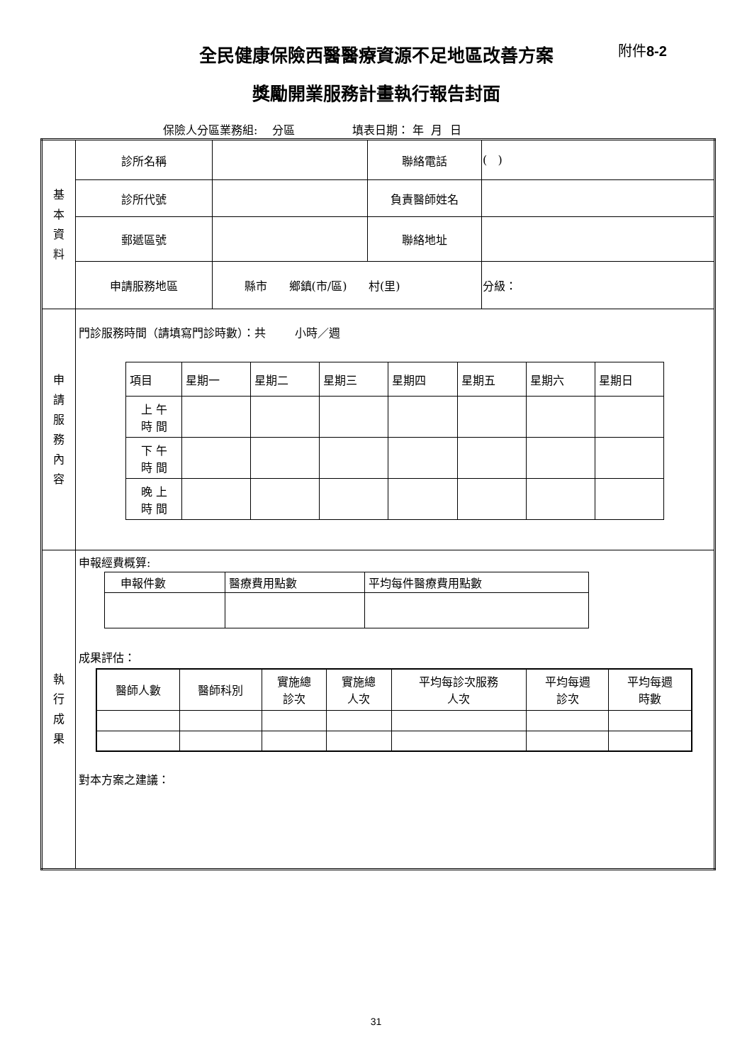附件8-2
全民健康保險西醫醫療資源不足地區改善方案
獎勵開業服務計畫執行報告封面
保險人分區業務組: 分區 填表日期： 年 月 日
| 基 本 資 料 | 診所名稱 | | 聯絡電話 | ( ) | |
| | 診所代號 | | 負責醫師姓名 | | |
| | 郵遞區號 | | 聯絡地址 | | |
| | 申請服務地區 | 縣市 鄉鎮(市/區) 村(里) | | | 分級： |
| 申 請 服 務 內 容 | 門診服務時間（請填寫門診時數）：共 小時／週 / 項目 / 星期一 / 星期二 / 星期三 / 星期四 / 星期五 / 星期六 / 星期日 / / 上 午 時 間 / / / / / / / / / 下 午 時 間 / / / / / / / / / 晚 上 時 間 / / / / / / / / | | | | |
| 執 行 成 果 | 申報經費概算: / 申報件數 / 醫療費用點數 / 平均每件醫療費用點數 / 成果評估： / 醫師人數 / 醫師科別 / 實施總 診次 / 實施總 人次 / 平均每診次服務 人次 / 平均每週 診次 / 平均每週 時數 / 對本方案之建議： | | | | |
31